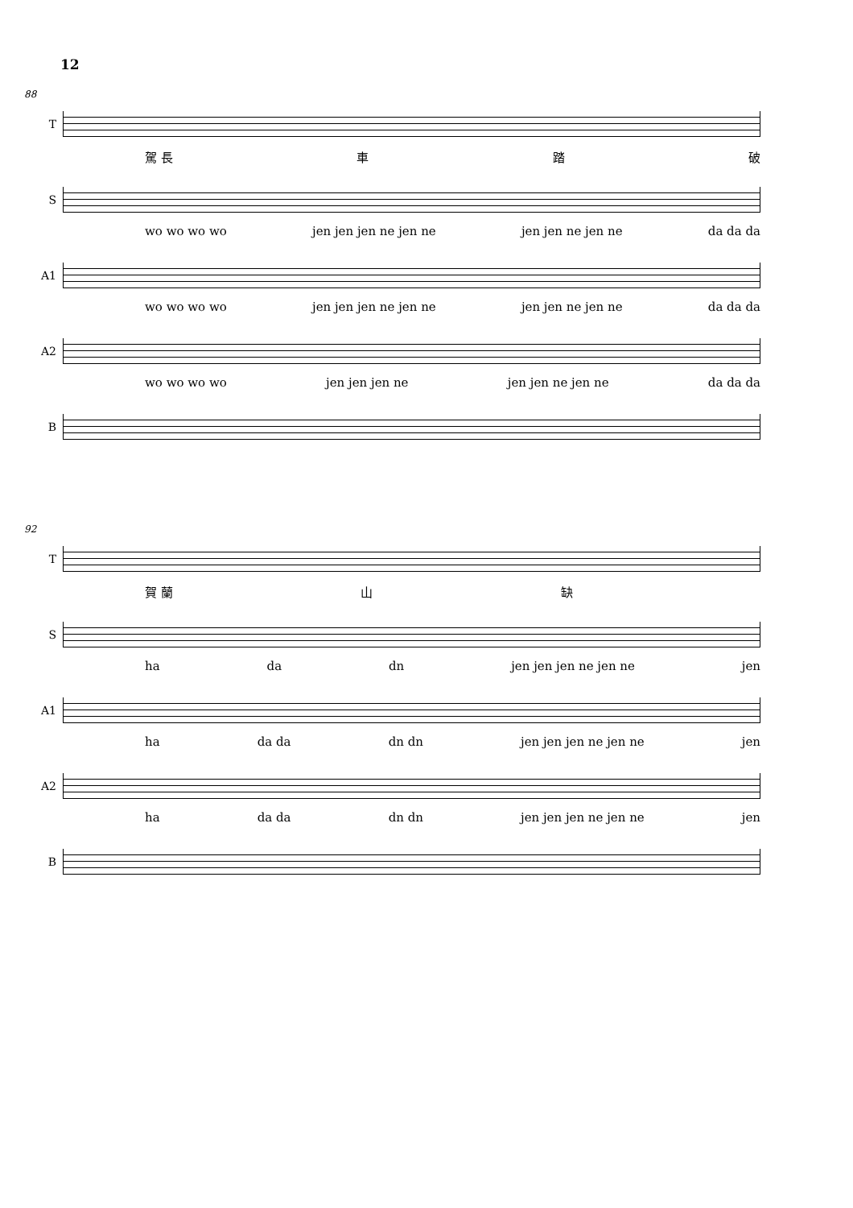12
88
T
駕 長 車 踏 破
S
wo wo wo wo jen jen jen ne jen ne jen jen ne jen ne da da da
A1
wo wo wo wo jen jen jen ne jen ne jen jen ne jen ne da da da
A2
wo wo wo wo jen jen jen ne jen jen ne jen ne da da da
B
92
T
賀 蘭 山 缺
S
ha da dn jen jen jen ne jen ne jen
A1
ha da da dn dn jen jen jen ne jen ne jen
A2
ha da da dn dn jen jen jen ne jen ne jen
B